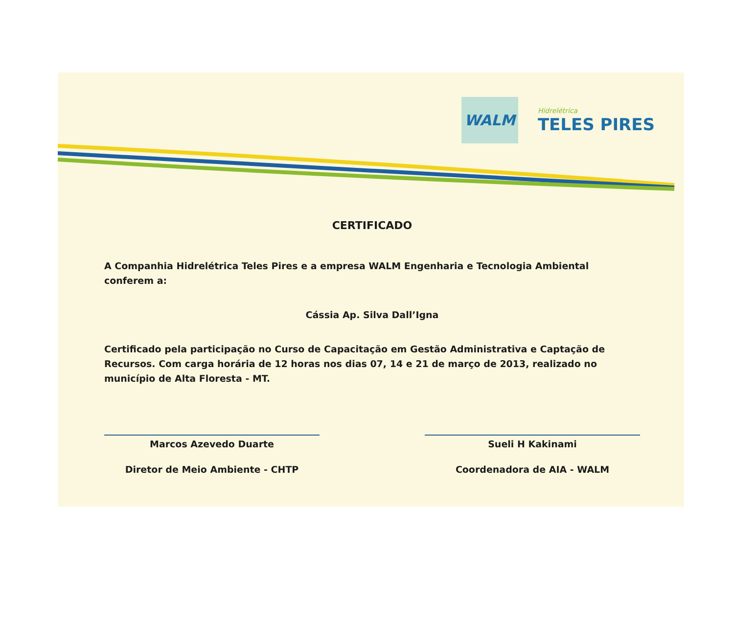WALM
Hidrelétrica
TELES PIRES
CERTIFICADO
A Companhia Hidrelétrica Teles Pires e a empresa WALM Engenharia e Tecnologia Ambiental conferem a:
Cássia Ap. Silva Dall’Igna
Certificado pela participação no Curso de Capacitação em Gestão Administrativa e Captação de Recursos. Com carga horária de 12 horas nos dias 07, 14 e 21 de março de 2013, realizado no município de Alta Floresta - MT.
Marcos Azevedo Duarte
Diretor de Meio Ambiente - CHTP
Sueli H Kakinami
Coordenadora de AIA - WALM